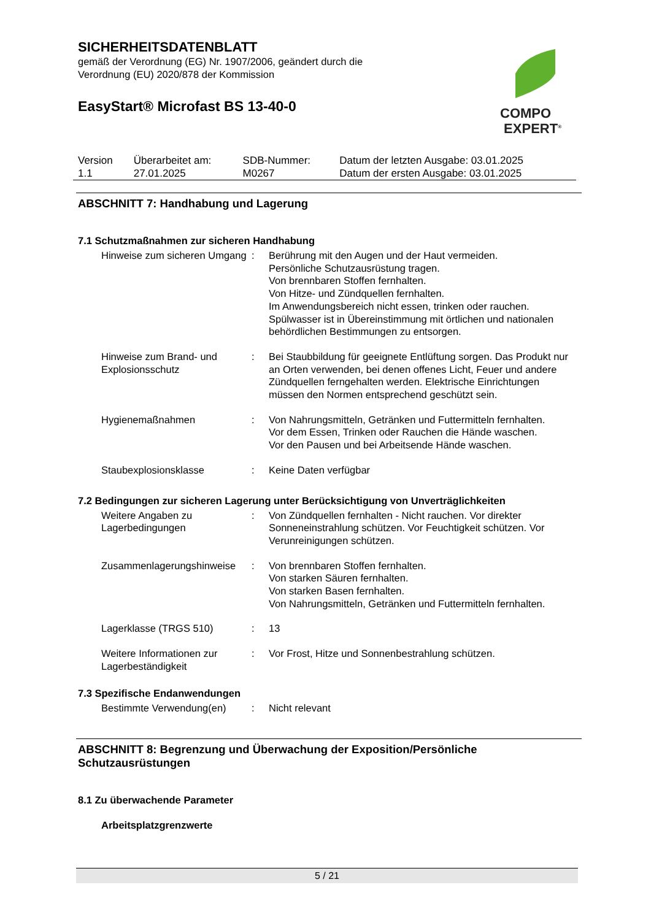SICHERHEITSDATENBLATT
gemäß der Verordnung (EG) Nr. 1907/2006, geändert durch die
Verordnung (EU) 2020/878 der Kommission
EasyStart® Microfast BS 13-40-0
COMPO
EXPERT<sup>®</sup>
| Version 1.1 | Überarbeitet am: 27.01.2025 | SDB-Nummer: M0267 | Datum der letzten Ausgabe: 03.01.2025 Datum der ersten Ausgabe: 03.01.2025 |
ABSCHNITT 7: Handhabung und Lagerung
7.1 Schutzmaßnahmen zur sicheren Handhabung
| Hinweise zum sicheren Umgang | : | Berührung mit den Augen und der Haut vermeiden. Persönliche Schutzausrüstung tragen. Von brennbaren Stoffen fernhalten. Von Hitze- und Zündquellen fernhalten. Im Anwendungsbereich nicht essen, trinken oder rauchen. Spülwasser ist in Übereinstimmung mit örtlichen und nationalen behördlichen Bestimmungen zu entsorgen. |
| Hinweise zum Brand- und Explosionsschutz | : | Bei Staubbildung für geeignete Entlüftung sorgen. Das Produkt nur an Orten verwenden, bei denen offenes Licht, Feuer und andere Zündquellen ferngehalten werden. Elektrische Einrichtungen müssen den Normen entsprechend geschützt sein. |
| Hygienemaßnahmen | : | Von Nahrungsmitteln, Getränken und Futtermitteln fernhalten. Vor dem Essen, Trinken oder Rauchen die Hände waschen. Vor den Pausen und bei Arbeitsende Hände waschen. |
| Staubexplosionsklasse | : | Keine Daten verfügbar |
7.2 Bedingungen zur sicheren Lagerung unter Berücksichtigung von Unverträglichkeiten
| Weitere Angaben zu Lagerbedingungen | : | Von Zündquellen fernhalten - Nicht rauchen. Vor direkter Sonneneinstrahlung schützen. Vor Feuchtigkeit schützen. Vor Verunreinigungen schützen. |
| Zusammenlagerungshinweise | : | Von brennbaren Stoffen fernhalten. Von starken Säuren fernhalten. Von starken Basen fernhalten. Von Nahrungsmitteln, Getränken und Futtermitteln fernhalten. |
| Lagerklasse (TRGS 510) | : | 13 |
| Weitere Informationen zur Lagerbeständigkeit | : | Vor Frost, Hitze und Sonnenbestrahlung schützen. |
7.3 Spezifische Endanwendungen
| Bestimmte Verwendung(en) | : | Nicht relevant |
ABSCHNITT 8: Begrenzung und Überwachung der Exposition/Persönliche Schutzausrüstungen
8.1 Zu überwachende Parameter
Arbeitsplatzgrenzwerte
5 / 21